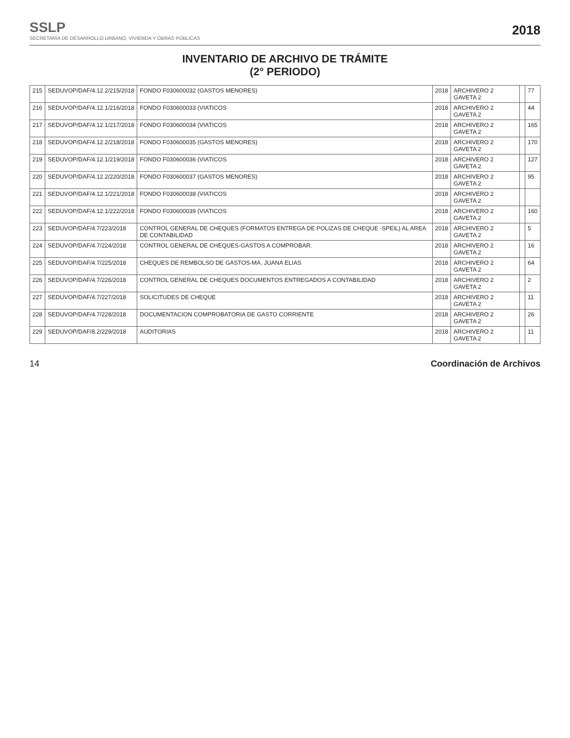SSLP
SECRETARÍA DE DESARROLLO URBANO, VIVIENDA Y OBRAS PÚBLICAS
2018
INVENTARIO DE ARCHIVO DE TRÁMITE
(2° PERIODO)
| 215 | SEDUVOP/DAF/4.12.2/215/2018 | FONDO F030600032 (GASTOS MENORES) | 2018 | ARCHIVERO 2 GAVETA 2 | | 77 |
| 216 | SEDUVOP/DAF/4.12.1/216/2018 | FONDO F030600033 (VIATICOS | 2018 | ARCHIVERO 2 GAVETA 2 | | 44 |
| 217 | SEDUVOP/DAF/4.12.1/217/2018 | FONDO F030600034 (VIATICOS | 2018 | ARCHIVERO 2 GAVETA 2 | | 165 |
| 218 | SEDUVOP/DAF/4.12.2/218/2018 | FONDO F030600035 (GASTOS MENORES) | 2018 | ARCHIVERO 2 GAVETA 2 | | 170 |
| 219 | SEDUVOP/DAF/4.12.1/219/2018 | FONDO F030600036 (VIATICOS | 2018 | ARCHIVERO 2 GAVETA 2 | | 127 |
| 220 | SEDUVOP/DAF/4.12.2/220/2018 | FONDO F030600037 (GASTOS MENORES) | 2018 | ARCHIVERO 2 GAVETA 2 | | 95 |
| 221 | SEDUVOP/DAF/4.12.1/221/2018 | FONDO F030600038 (VIATICOS | 2018 | ARCHIVERO 2 GAVETA 2 | | |
| 222 | SEDUVOP/DAF/4.12.1/222/2018 | FONDO F030600039 (VIATICOS | 2018 | ARCHIVERO 2 GAVETA 2 | | 160 |
| 223 | SEDUVOP/DAF/4.7/223/2018 | CONTROL GENERAL DE CHEQUES (FORMATOS ENTREGA DE POLIZAS DE CHEQUE -SPEIL) AL AREA DE CONTABILIDAD | 2018 | ARCHIVERO 2 GAVETA 2 | | 5 |
| 224 | SEDUVOP/DAF/4.7/224/2018 | CONTROL GENERAL DE CHEQUES-GASTOS A COMPROBAR. | 2018 | ARCHIVERO 2 GAVETA 2 | | 16 |
| 225 | SEDUVOP/DAF/4.7/225/2018 | CHEQUES DE REMBOLSO DE GASTOS-MA. JUANA ELIAS | 2018 | ARCHIVERO 2 GAVETA 2 | | 64 |
| 226 | SEDUVOP/DAF/4.7/226/2018 | CONTROL GENERAL DE CHEQUES DOCUMENTOS ENTREGADOS A CONTABILIDAD | 2018 | ARCHIVERO 2 GAVETA 2 | | 2 |
| 227 | SEDUVOP/DAF/4.7/227/2018 | SOLICITUDES DE CHEQUE | 2018 | ARCHIVERO 2 GAVETA 2 | | 11 |
| 228 | SEDUVOP/DAF/4.7/228/2018 | DOCUMENTACION COMPROBATORIA DE GASTO CORRIENTE | 2018 | ARCHIVERO 2 GAVETA 2 | | 26 |
| 229 | SEDUVOP/DAF/8.2/229/2018 | AUDITORIAS | 2018 | ARCHIVERO 2 GAVETA 2 | | 11 |
14 Coordinación de Archivos